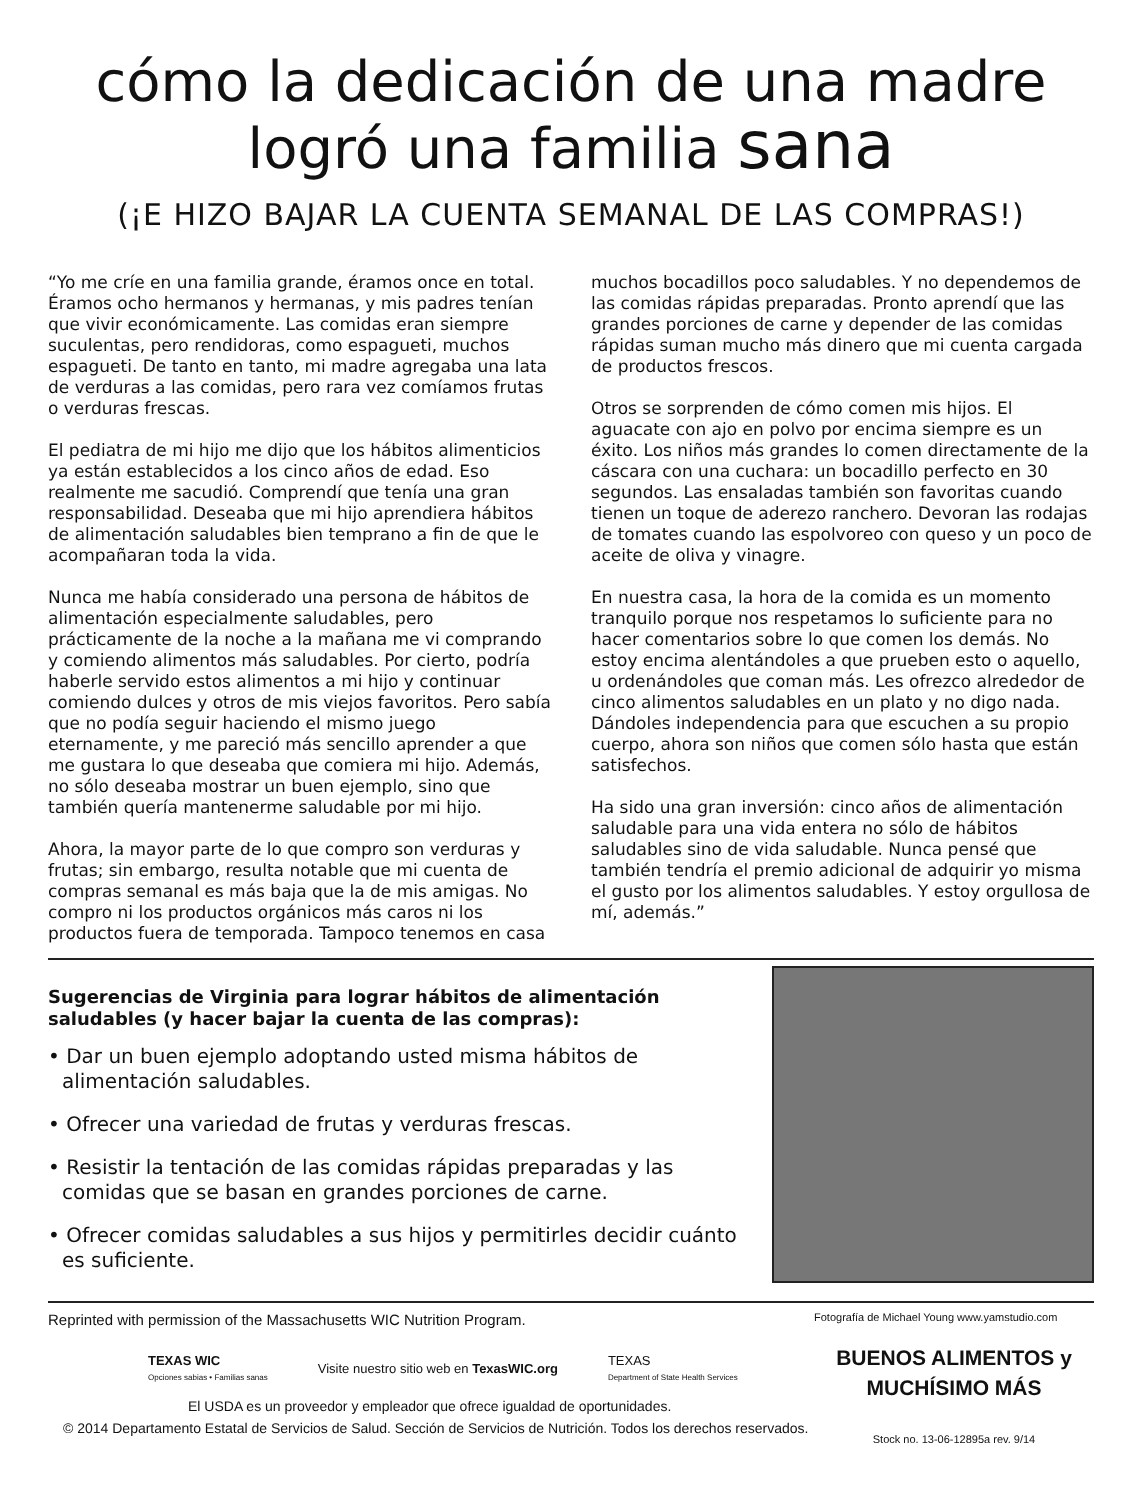cómo la dedicación de una madre
logró una familia sana
(¡E HIZO BAJAR LA CUENTA SEMANAL DE LAS COMPRAS!)
“Yo me críe en una familia grande, éramos once en total. Éramos ocho hermanos y hermanas, y mis padres tenían que vivir económicamente. Las comidas eran siempre suculentas, pero rendidoras, como espagueti, muchos espagueti. De tanto en tanto, mi madre agregaba una lata de verduras a las comidas, pero rara vez comíamos frutas o verduras frescas.
El pediatra de mi hijo me dijo que los hábitos alimenticios ya están establecidos a los cinco años de edad. Eso realmente me sacudió. Comprendí que tenía una gran responsabilidad. Deseaba que mi hijo aprendiera hábitos de alimentación saludables bien temprano a fin de que le acompañaran toda la vida.
Nunca me había considerado una persona de hábitos de alimentación especialmente saludables, pero prácticamente de la noche a la mañana me vi comprando y comiendo alimentos más saludables. Por cierto, podría haberle servido estos alimentos a mi hijo y continuar comiendo dulces y otros de mis viejos favoritos. Pero sabía que no podía seguir haciendo el mismo juego eternamente, y me pareció más sencillo aprender a que me gustara lo que deseaba que comiera mi hijo. Además, no sólo deseaba mostrar un buen ejemplo, sino que también quería mantenerme saludable por mi hijo.
Ahora, la mayor parte de lo que compro son verduras y frutas; sin embargo, resulta notable que mi cuenta de compras semanal es más baja que la de mis amigas. No compro ni los productos orgánicos más caros ni los productos fuera de temporada. Tampoco tenemos en casa muchos bocadillos poco saludables. Y no dependemos de las comidas rápidas preparadas. Pronto aprendí que las grandes porciones de carne y depender de las comidas rápidas suman mucho más dinero que mi cuenta cargada de productos frescos.
Otros se sorprenden de cómo comen mis hijos. El aguacate con ajo en polvo por encima siempre es un éxito. Los niños más grandes lo comen directamente de la cáscara con una cuchara: un bocadillo perfecto en 30 segundos. Las ensaladas también son favoritas cuando tienen un toque de aderezo ranchero. Devoran las rodajas de tomates cuando las espolvoreo con queso y un poco de aceite de oliva y vinagre.
En nuestra casa, la hora de la comida es un momento tranquilo porque nos respetamos lo suficiente para no hacer comentarios sobre lo que comen los demás. No estoy encima alentándoles a que prueben esto o aquello, u ordenándoles que coman más. Les ofrezco alrededor de cinco alimentos saludables en un plato y no digo nada. Dándoles independencia para que escuchen a su propio cuerpo, ahora son niños que comen sólo hasta que están satisfechos.
Ha sido una gran inversión: cinco años de alimentación saludable para una vida entera no sólo de hábitos saludables sino de vida saludable. Nunca pensé que también tendría el premio adicional de adquirir yo misma el gusto por los alimentos saludables. Y estoy orgullosa de mí, además.”
Sugerencias de Virginia para lograr hábitos de alimentación saludables (y hacer bajar la cuenta de las compras):
• Dar un buen ejemplo adoptando usted misma hábitos de alimentación saludables.
• Ofrecer una variedad de frutas y verduras frescas.
• Resistir la tentación de las comidas rápidas preparadas y las comidas que se basan en grandes porciones de carne.
• Ofrecer comidas saludables a sus hijos y permitirles decidir cuánto es suficiente.
Reprinted with permission of the Massachusetts WIC Nutrition Program.
TEXAS WIC
Opciones sabias • Familias sanas Visite nuestro sitio web en TexasWIC.org TEXAS
Department of State Health Services
El USDA es un proveedor y empleador que ofrece igualdad de oportunidades.
© 2014 Departamento Estatal de Servicios de Salud. Sección de Servicios de Nutrición. Todos los derechos reservados.
Fotografía de Michael Young www.yamstudio.com
BUENOS ALIMENTOS y
MUCHÍSIMO MÁS
Stock no. 13-06-12895a rev. 9/14